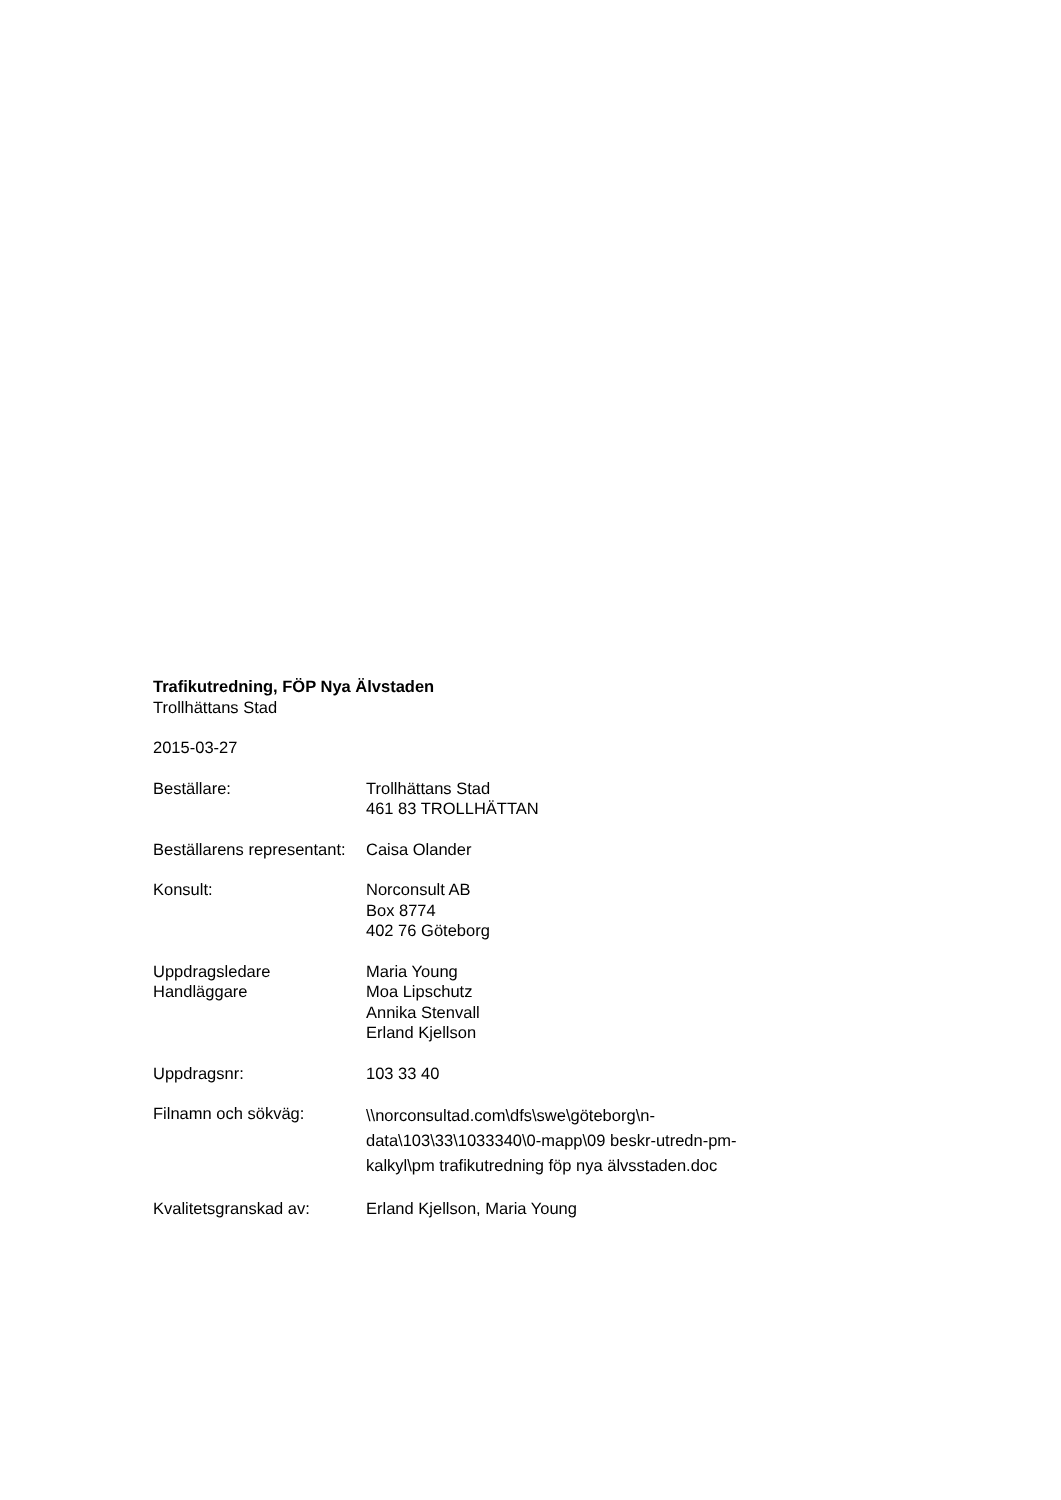Trafikutredning, FÖP Nya Älvstaden
Trollhättans Stad
2015-03-27
Beställare: Trollhättans Stad
461 83 TROLLHÄTTAN
Beställarens representant:
Caisa Olander
Konsult: Norconsult AB
Box 8774
402 76 Göteborg
Uppdragsledare
Handläggare
Maria Young
Moa Lipschutz
Annika Stenvall
Erland Kjellson
Uppdragsnr: 103 33 40
Filnamn och sökväg:
\\norconsultad.com\dfs\swe\göteborg\n-
data\103\33\1033340\0-mapp\09 beskr-utredn-pm-
kalkyl\pm trafikutredning föp nya älvsstaden.doc
Kvalitetsgranskad av: Erland Kjellson, Maria Young